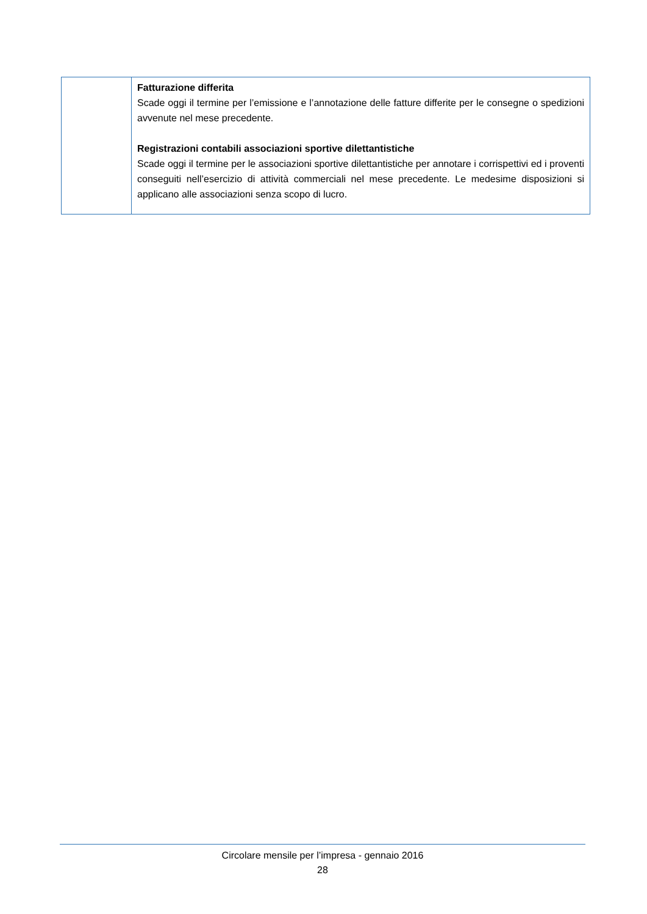| | Fatturazione differita Scade oggi il termine per l’emissione e l’annotazione delle fatture differite per le consegne o spedizioni avvenute nel mese precedente. Registrazioni contabili associazioni sportive dilettantistiche Scade oggi il termine per le associazioni sportive dilettantistiche per annotare i corrispettivi ed i proventi conseguiti nell’esercizio di attività commerciali nel mese precedente. Le medesime disposizioni si applicano alle associazioni senza scopo di lucro. |
Circolare mensile per l’impresa - gennaio 2016
28